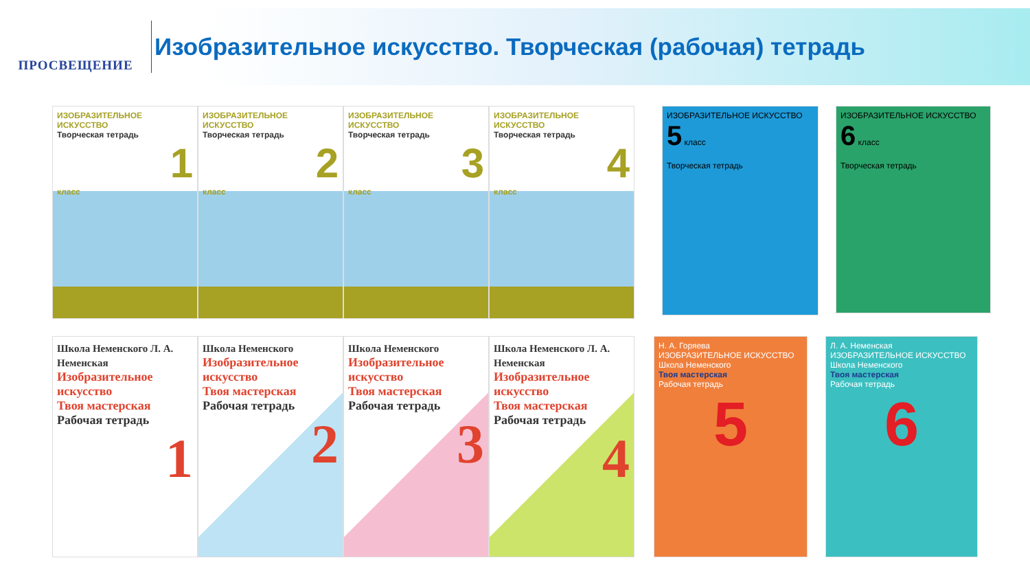ПРОСВЕЩЕНИЕ
Изобразительное искусство. Творческая (рабочая) тетрадь
ИЗОБРАЗИТЕЛЬНОЕ ИСКУССТВО
Творческая тетрадь
1
класс
ИЗОБРАЗИТЕЛЬНОЕ ИСКУССТВО
Творческая тетрадь
2
класс
ИЗОБРАЗИТЕЛЬНОЕ ИСКУССТВО
Творческая тетрадь
3
класс
ИЗОБРАЗИТЕЛЬНОЕ ИСКУССТВО
Творческая тетрадь
4
класс
ИЗОБРАЗИТЕЛЬНОЕ ИСКУССТВО 5 класс
Творческая тетрадь
ИЗОБРАЗИТЕЛЬНОЕ ИСКУССТВО 6 класс
Творческая тетрадь
Школа Неменского Л. А. Неменская
Изобразительное искусство
Твоя мастерская
Рабочая тетрадь
1
Школа Неменского
Изобразительное искусство
Твоя мастерская
Рабочая тетрадь
2
Школа Неменского
Изобразительное искусство
Твоя мастерская
Рабочая тетрадь
3
Школа Неменского Л. А. Неменская
Изобразительное искусство
Твоя мастерская
Рабочая тетрадь
4
Н. А. Горяева
ИЗОБРАЗИТЕЛЬНОЕ ИСКУССТВО
Школа Неменского
Твоя мастерская
Рабочая тетрадь
5
Л. А. Неменская
ИЗОБРАЗИТЕЛЬНОЕ ИСКУССТВО
Школа Неменского
Твоя мастерская
Рабочая тетрадь
6